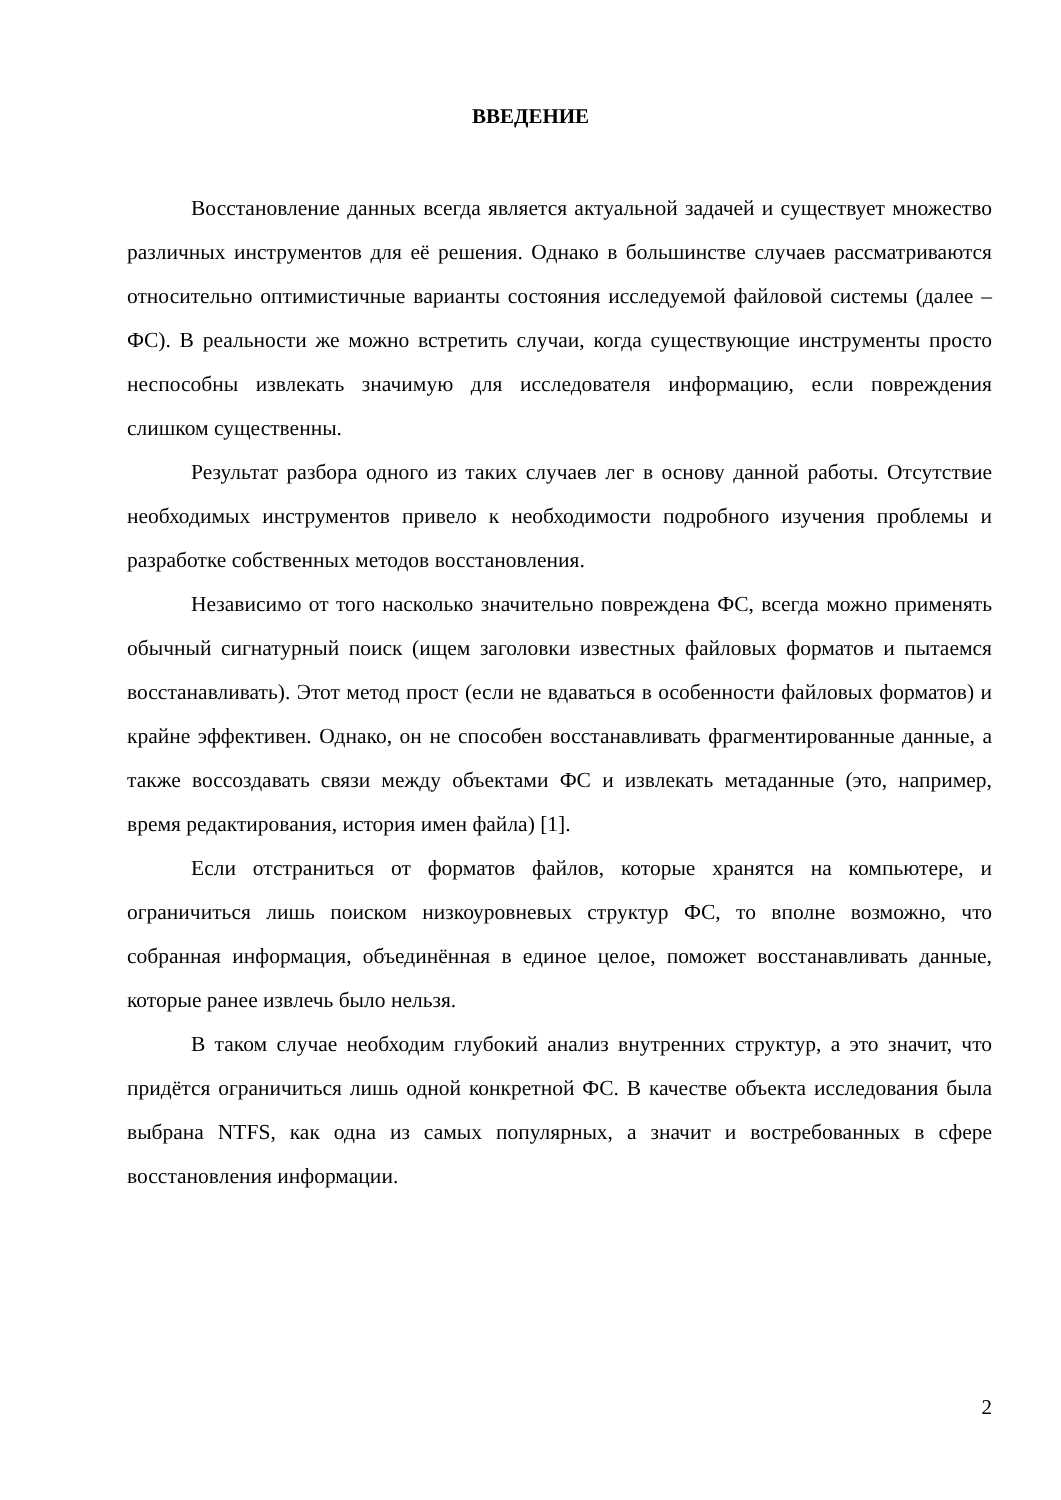ВВЕДЕНИЕ
Восстановление данных всегда является актуальной задачей и существует множество различных инструментов для её решения. Однако в большинстве случаев рассматриваются относительно оптимистичные варианты состояния исследуемой файловой системы (далее – ФС). В реальности же можно встретить случаи, когда существующие инструменты просто неспособны извлекать значимую для исследователя информацию, если повреждения слишком существенны.
Результат разбора одного из таких случаев лег в основу данной работы. Отсутствие необходимых инструментов привело к необходимости подробного изучения проблемы и разработке собственных методов восстановления.
Независимо от того насколько значительно повреждена ФС, всегда можно применять обычный сигнатурный поиск (ищем заголовки известных файловых форматов и пытаемся восстанавливать). Этот метод прост (если не вдаваться в особенности файловых форматов) и крайне эффективен. Однако, он не способен восстанавливать фрагментированные данные, а также воссоздавать связи между объектами ФС и извлекать метаданные (это, например, время редактирования, история имен файла) [1].
Если отстраниться от форматов файлов, которые хранятся на компьютере, и ограничиться лишь поиском низкоуровневых структур ФС, то вполне возможно, что собранная информация, объединённая в единое целое, поможет восстанавливать данные, которые ранее извлечь было нельзя.
В таком случае необходим глубокий анализ внутренних структур, а это значит, что придётся ограничиться лишь одной конкретной ФС. В качестве объекта исследования была выбрана NTFS, как одна из самых популярных, а значит и востребованных в сфере восстановления информации.
2